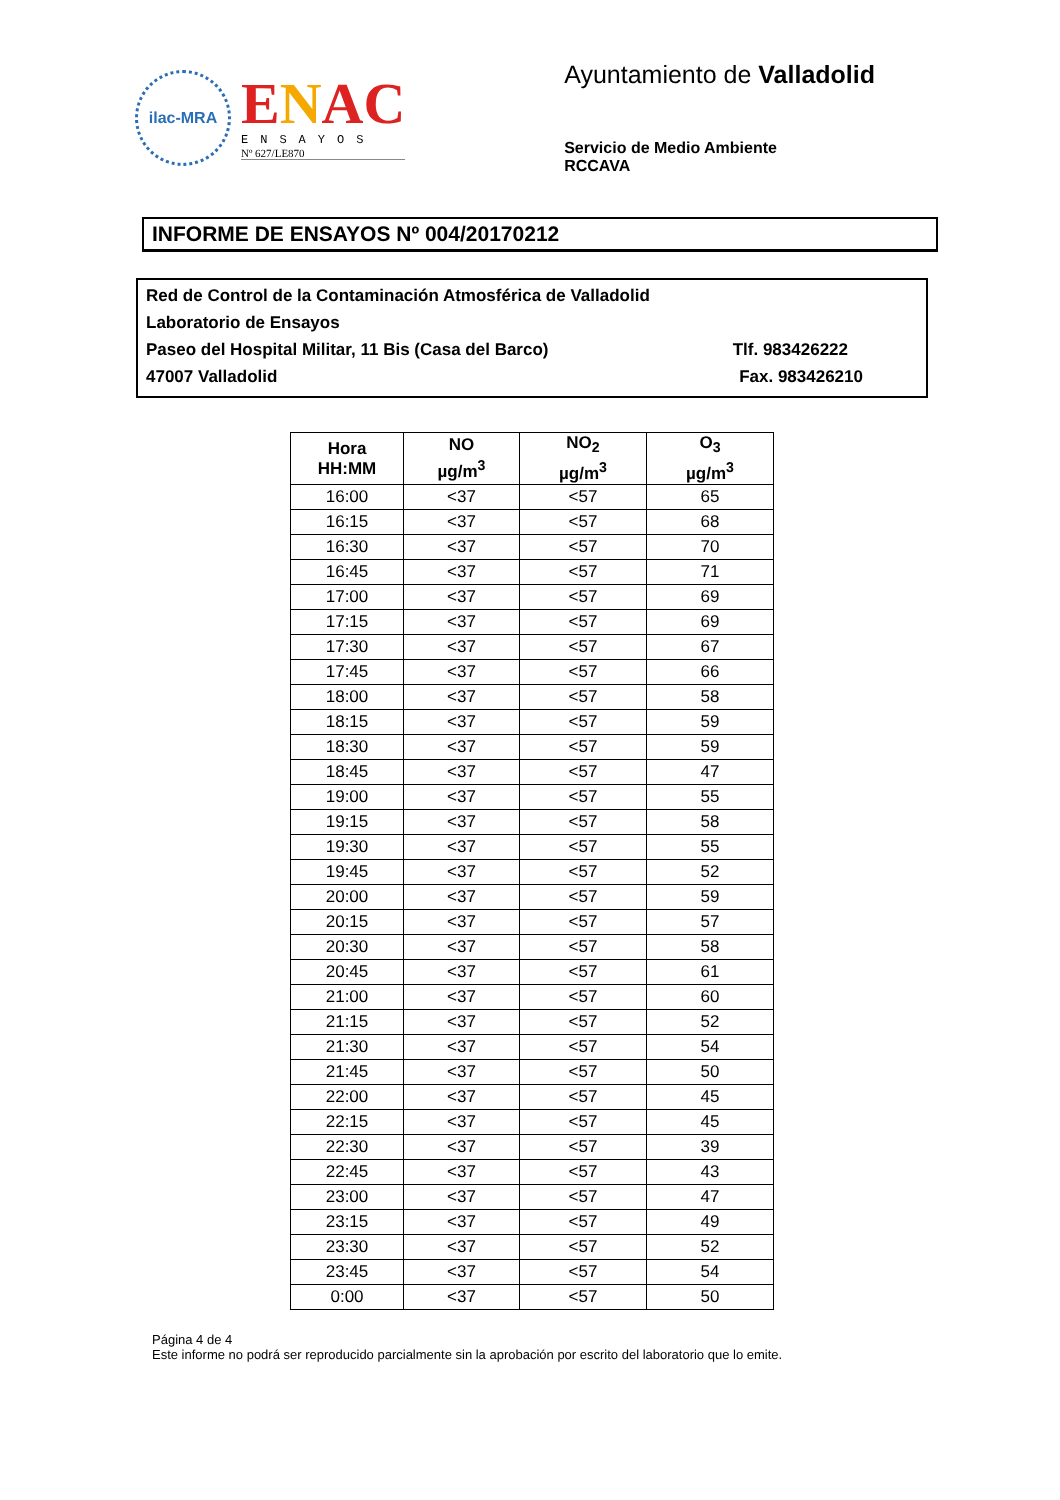ilac-MRA
ENAC
ENSAYOS
Nº 627/LE870
Ayuntamiento de Valladolid
Servicio de Medio Ambiente
RCCAVA
INFORME DE ENSAYOS Nº 004/20170212
Red de Control de la Contaminación Atmosférica de Valladolid
Laboratorio de Ensayos
Paseo del Hospital Militar, 11 Bis (Casa del Barco) Tlf. 983426222
47007 Valladolid Fax. 983426210
| Hora HH:MM | NO µg/m<sup>3</sup> | NO<sub>2</sub> µg/m<sup>3</sup> | O<sub>3</sub> µg/m<sup>3</sup> |
| --- | --- | --- | --- |
| 16:00 | <37 | <57 | 65 |
| 16:15 | <37 | <57 | 68 |
| 16:30 | <37 | <57 | 70 |
| 16:45 | <37 | <57 | 71 |
| 17:00 | <37 | <57 | 69 |
| 17:15 | <37 | <57 | 69 |
| 17:30 | <37 | <57 | 67 |
| 17:45 | <37 | <57 | 66 |
| 18:00 | <37 | <57 | 58 |
| 18:15 | <37 | <57 | 59 |
| 18:30 | <37 | <57 | 59 |
| 18:45 | <37 | <57 | 47 |
| 19:00 | <37 | <57 | 55 |
| 19:15 | <37 | <57 | 58 |
| 19:30 | <37 | <57 | 55 |
| 19:45 | <37 | <57 | 52 |
| 20:00 | <37 | <57 | 59 |
| 20:15 | <37 | <57 | 57 |
| 20:30 | <37 | <57 | 58 |
| 20:45 | <37 | <57 | 61 |
| 21:00 | <37 | <57 | 60 |
| 21:15 | <37 | <57 | 52 |
| 21:30 | <37 | <57 | 54 |
| 21:45 | <37 | <57 | 50 |
| 22:00 | <37 | <57 | 45 |
| 22:15 | <37 | <57 | 45 |
| 22:30 | <37 | <57 | 39 |
| 22:45 | <37 | <57 | 43 |
| 23:00 | <37 | <57 | 47 |
| 23:15 | <37 | <57 | 49 |
| 23:30 | <37 | <57 | 52 |
| 23:45 | <37 | <57 | 54 |
| 0:00 | <37 | <57 | 50 |
Página 4 de 4
Este informe no podrá ser reproducido parcialmente sin la aprobación por escrito del laboratorio que lo emite.